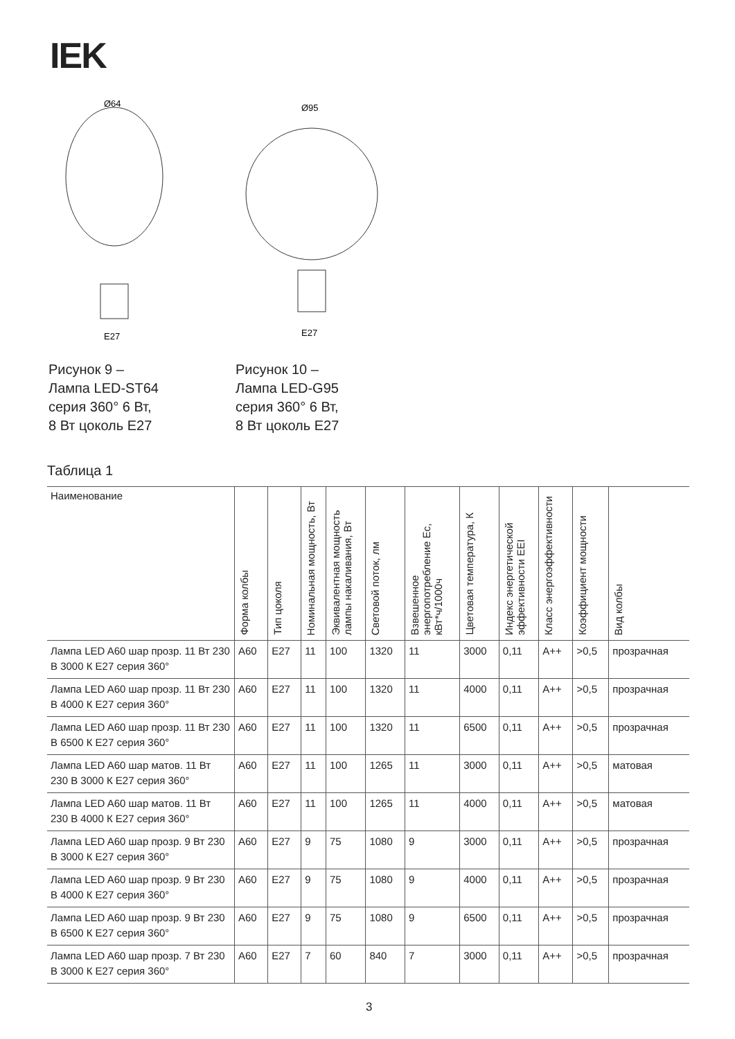IEK
E27
Ø64
Рисунок 9 –
Лампа LED-ST64
серия 360° 6 Вт,
8 Вт цоколь E27
E27
Ø95
Рисунок 10 –
Лампа LED-G95
серия 360° 6 Вт,
8 Вт цоколь E27
Таблица 1
| Наименование | Форма колбы | Тип цоколя | Номинальная мощность, Вт | Эквивалентная мощность лампы накаливания, Вт | Световой поток, лм | Взвешенное энергопотребление Ес, кВт*ч/1000ч | Цветовая температура, К | Индекс энергетической эффективности EEI | Класс энергоэффективности | Коэффициент мощности | Вид колбы |
| --- | --- | --- | --- | --- | --- | --- | --- | --- | --- | --- | --- |
| Лампа LED A60 шар прозр. 11 Вт 230 В 3000 К E27 серия 360° | A60 | E27 | 11 | 100 | 1320 | 11 | 3000 | 0,11 | A++ | >0,5 | прозрачная |
| Лампа LED A60 шар прозр. 11 Вт 230 В 4000 К E27 серия 360° | A60 | E27 | 11 | 100 | 1320 | 11 | 4000 | 0,11 | A++ | >0,5 | прозрачная |
| Лампа LED A60 шар прозр. 11 Вт 230 В 6500 К E27 серия 360° | A60 | E27 | 11 | 100 | 1320 | 11 | 6500 | 0,11 | A++ | >0,5 | прозрачная |
| Лампа LED A60 шар матов. 11 Вт 230 В 3000 К E27 серия 360° | A60 | E27 | 11 | 100 | 1265 | 11 | 3000 | 0,11 | A++ | >0,5 | матовая |
| Лампа LED A60 шар матов. 11 Вт 230 В 4000 К E27 серия 360° | A60 | E27 | 11 | 100 | 1265 | 11 | 4000 | 0,11 | A++ | >0,5 | матовая |
| Лампа LED A60 шар прозр. 9 Вт 230 В 3000 К E27 серия 360° | A60 | E27 | 9 | 75 | 1080 | 9 | 3000 | 0,11 | A++ | >0,5 | прозрачная |
| Лампа LED A60 шар прозр. 9 Вт 230 В 4000 К E27 серия 360° | A60 | E27 | 9 | 75 | 1080 | 9 | 4000 | 0,11 | A++ | >0,5 | прозрачная |
| Лампа LED A60 шар прозр. 9 Вт 230 В 6500 К E27 серия 360° | A60 | E27 | 9 | 75 | 1080 | 9 | 6500 | 0,11 | A++ | >0,5 | прозрачная |
| Лампа LED A60 шар прозр. 7 Вт 230 В 3000 К E27 серия 360° | A60 | E27 | 7 | 60 | 840 | 7 | 3000 | 0,11 | A++ | >0,5 | прозрачная |
3